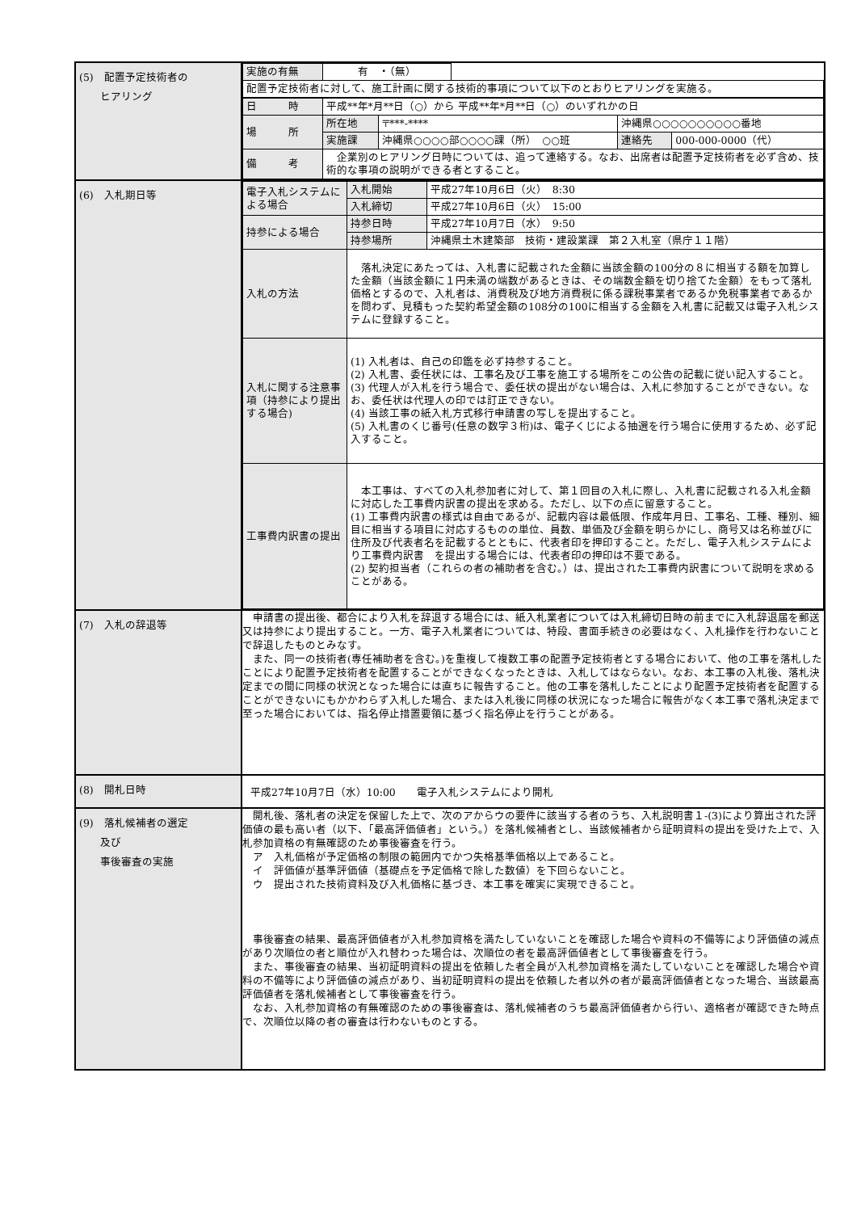| (5) 配置予定技術者の ヒアリング | / 実施の有無 / 有 ・（無） / / / 配置予定技術者に対して、施工計画に関する技術的事項について以下のとおりヒアリングを実施る。 / / / / 日 時 / 平成**年*月**日（○）から 平成**年*月**日（○）のいずれかの日 / / / / / 場 所 / 所在地 / 〒***-**** / 沖縄県○○○○○○○○○○番地 / / / / 実施課 / 沖縄県○○○○部○○○○課（所） ○○班 / 連絡先 / 000-000-0000（代） / / 備 考 / 企業別のヒアリング日時については、追って連絡する。なお、出席者は配置予定技術者を必ず含め、技術的な事項の説明ができる者とすること。 / / / / |
| (6) 入札期日等 | / 電子入札システムによる場合 / 入札開始 / 平成27年10月6日（火） 8:30 / / / 入札締切 / 平成27年10月6日（火） 15:00 / / 持参による場合 / 持参日時 / 平成27年10月7日（水） 9:50 / / / 持参場所 / 沖縄県土木建築部 技術・建設業課 第２入札室（県庁１１階） / / 入札の方法 / 落札決定にあたっては、入札書に記載された金額に当該金額の100分の８に相当する額を加算した金額（当該金額に１円未満の端数があるときは、その端数金額を切り捨てた金額）をもって落札価格とするので、入札者は、消費税及び地方消費税に係る課税事業者であるか免税事業者であるかを問わず、見積もった契約希望金額の108分の100に相当する金額を入札書に記載又は電子入札システムに登録すること。 / / / 入札に関する注意事項（持参により提出する場合) / (1) 入札者は、自己の印鑑を必ず持参すること。 (2) 入札書、委任状には、工事名及び工事を施工する場所をこの公告の記載に従い記入すること。 (3) 代理人が入札を行う場合で、委任状の提出がない場合は、入札に参加することができない。なお、委任状は代理人の印では訂正できない。 (4) 当該工事の紙入札方式移行申請書の写しを提出すること。 (5) 入札書のくじ番号(任意の数字３桁)は、電子くじによる抽選を行う場合に使用するため、必ず記入すること。 / / / 工事費内訳書の提出 / 本工事は、すべての入札参加者に対して、第１回目の入札に際し、入札書に記載される入札金額に対応した工事費内訳書の提出を求める。ただし、以下の点に留意すること。 (1) 工事費内訳書の様式は自由であるが、記載内容は最低限、作成年月日、工事名、工種、種別、細目に相当する項目に対応するものの単位、員数、単価及び金額を明らかにし、商号又は名称並びに住所及び代表者名を記載するとともに、代表者印を押印すること。ただし、電子入札システムにより工事費内訳書 を提出する場合には、代表者印の押印は不要である。 (2) 契約担当者（これらの者の補助者を含む。）は、提出された工事費内訳書について説明を求めることがある。 / / |
| (7) 入札の辞退等 | 申請書の提出後、都合により入札を辞退する場合には、紙入札業者については入札締切日時の前までに入札辞退届を郵送又は持参により提出すること。一方、電子入札業者については、特段、書面手続きの必要はなく、入札操作を行わないことで辞退したものとみなす。 また、同一の技術者(専任補助者を含む。)を重複して複数工事の配置予定技術者とする場合において、他の工事を落札したことにより配置予定技術者を配置することができなくなったときは、入札してはならない。なお、本工事の入札後、落札決定までの間に同様の状況となった場合には直ちに報告すること。他の工事を落札したことにより配置予定技術者を配置することができないにもかかわらず入札した場合、または入札後に同様の状況になった場合に報告がなく本工事で落札決定まで至った場合においては、指名停止措置要領に基づく指名停止を行うことがある。 |
| (8) 開札日時 | 平成27年10月7日（水）10:00 電子入札システムにより開札 |
| (9) 落札候補者の選定 及び 事後審査の実施 | 開札後、落札者の決定を保留した上で、次のアからウの要件に該当する者のうち、入札説明書１-(3)により算出された評価値の最も高い者（以下、「最高評価値者」という。）を落札候補者とし、当該候補者から証明資料の提出を受けた上で、入札参加資格の有無確認のため事後審査を行う。 ア 入札価格が予定価格の制限の範囲内でかつ失格基準価格以上であること。 イ 評価値が基準評価値（基礎点を予定価格で除した数値）を下回らないこと。 ウ 提出された技術資料及び入札価格に基づき、本工事を確実に実現できること。 事後審査の結果、最高評価値者が入札参加資格を満たしていないことを確認した場合や資料の不備等により評価値の減点があり次順位の者と順位が入れ替わった場合は、次順位の者を最高評価値者として事後審査を行う。 また、事後審査の結果、当初証明資料の提出を依頼した者全員が入札参加資格を満たしていないことを確認した場合や資料の不備等により評価値の減点があり、当初証明資料の提出を依頼した者以外の者が最高評価値者となった場合、当該最高評価値者を落札候補者として事後審査を行う。 なお、入札参加資格の有無確認のための事後審査は、落札候補者のうち最高評価値者から行い、適格者が確認できた時点で、次順位以降の者の審査は行わないものとする。 |